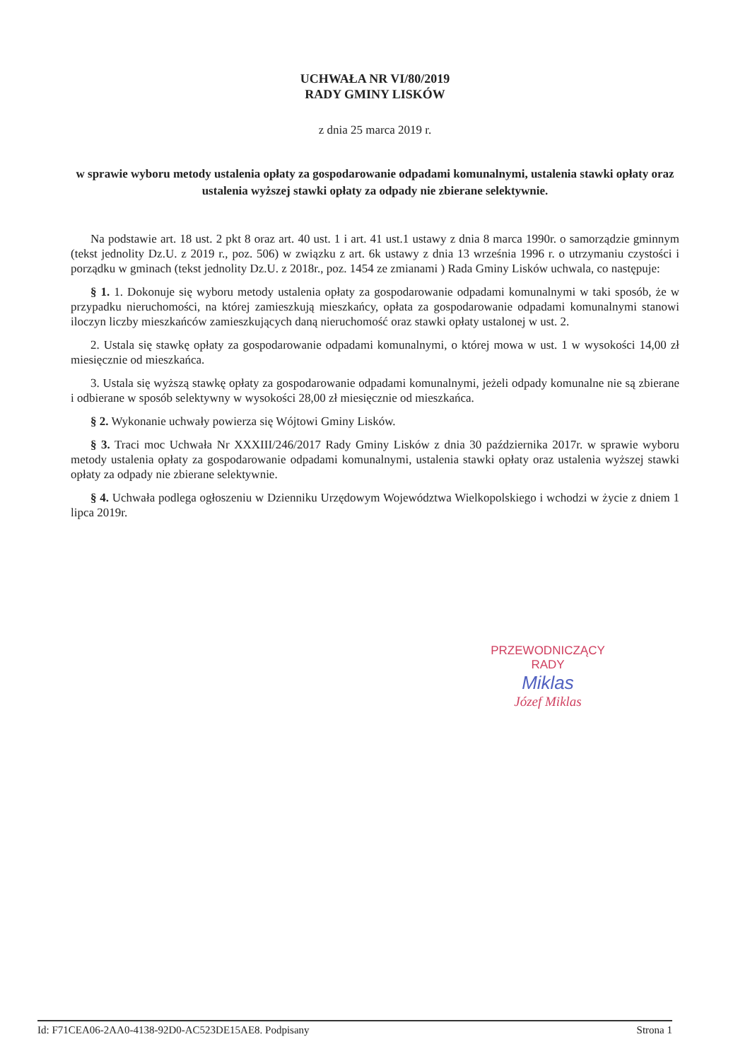UCHWAŁA NR VI/80/2019
RADY GMINY LISKÓW
z dnia 25 marca 2019 r.
w sprawie wyboru metody ustalenia opłaty za gospodarowanie odpadami komunalnymi, ustalenia stawki opłaty oraz ustalenia wyższej stawki opłaty za odpady nie zbierane selektywnie.
Na podstawie art. 18 ust. 2 pkt 8 oraz art. 40 ust. 1 i art. 41 ust.1 ustawy z dnia 8 marca 1990r. o samorządzie gminnym (tekst jednolity Dz.U. z 2019 r., poz. 506) w związku z art. 6k ustawy z dnia 13 września 1996 r. o utrzymaniu czystości i porządku w gminach (tekst jednolity Dz.U. z 2018r., poz. 1454 ze zmianami ) Rada Gminy Lisków uchwala, co następuje:
§ 1. 1. Dokonuje się wyboru metody ustalenia opłaty za gospodarowanie odpadami komunalnymi w taki sposób, że w przypadku nieruchomości, na której zamieszkują mieszkańcy, opłata za gospodarowanie odpadami komunalnymi stanowi iloczyn liczby mieszkańców zamieszkujących daną nieruchomość oraz stawki opłaty ustalonej w ust. 2.
2. Ustala się stawkę opłaty za gospodarowanie odpadami komunalnymi, o której mowa w ust. 1 w wysokości 14,00 zł miesięcznie od mieszkańca.
3. Ustala się wyższą stawkę opłaty za gospodarowanie odpadami komunalnymi, jeżeli odpady komunalne nie są zbierane i odbierane w sposób selektywny w wysokości 28,00 zł miesięcznie od mieszkańca.
§ 2. Wykonanie uchwały powierza się Wójtowi Gminy Lisków.
§ 3. Traci moc Uchwała Nr XXXIII/246/2017 Rady Gminy Lisków z dnia 30 października 2017r. w sprawie wyboru metody ustalenia opłaty za gospodarowanie odpadami komunalnymi, ustalenia stawki opłaty oraz ustalenia wyższej stawki opłaty za odpady nie zbierane selektywnie.
§ 4. Uchwała podlega ogłoszeniu w Dzienniku Urzędowym Województwa Wielkopolskiego i wchodzi w życie z dniem 1 lipca 2019r.
PRZEWODNICZĄCY RADY
Miklas
Józef Miklas
Id: F71CEA06-2AA0-4138-92D0-AC523DE15AE8. Podpisany Strona 1